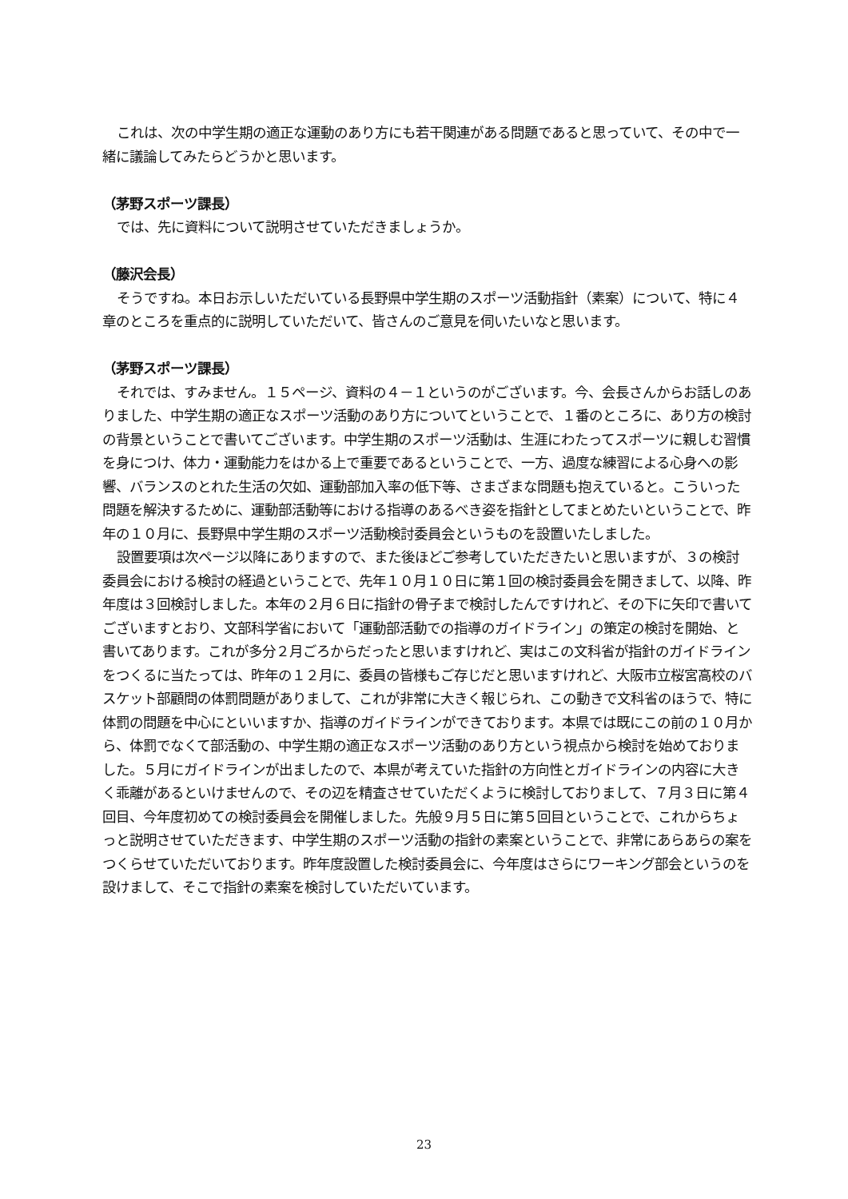これは、次の中学生期の適正な運動のあり方にも若干関連がある問題であると思っていて、その中で一緒に議論してみたらどうかと思います。
（茅野スポーツ課長）
では、先に資料について説明させていただきましょうか。
（藤沢会長）
そうですね。本日お示しいただいている長野県中学生期のスポーツ活動指針（素案）について、特に４章のところを重点的に説明していただいて、皆さんのご意見を伺いたいなと思います。
（茅野スポーツ課長）
それでは、すみません。１５ページ、資料の４－１というのがございます。今、会長さんからお話しのありました、中学生期の適正なスポーツ活動のあり方についてということで、１番のところに、あり方の検討の背景ということで書いてございます。中学生期のスポーツ活動は、生涯にわたってスポーツに親しむ習慣を身につけ、体力・運動能力をはかる上で重要であるということで、一方、過度な練習による心身への影響、バランスのとれた生活の欠如、運動部加入率の低下等、さまざまな問題も抱えていると。こういった問題を解決するために、運動部活動等における指導のあるべき姿を指針としてまとめたいということで、昨年の１０月に、長野県中学生期のスポーツ活動検討委員会というものを設置いたしました。
設置要項は次ページ以降にありますので、また後ほどご参考していただきたいと思いますが、３の検討委員会における検討の経過ということで、先年１０月１０日に第１回の検討委員会を開きまして、以降、昨年度は３回検討しました。本年の２月６日に指針の骨子まで検討したんですけれど、その下に矢印で書いてございますとおり、文部科学省において「運動部活動での指導のガイドライン」の策定の検討を開始、と書いてあります。これが多分２月ごろからだったと思いますけれど、実はこの文科省が指針のガイドラインをつくるに当たっては、昨年の１２月に、委員の皆様もご存じだと思いますけれど、大阪市立桜宮高校のバスケット部顧問の体罰問題がありまして、これが非常に大きく報じられ、この動きで文科省のほうで、特に体罰の問題を中心にといいますか、指導のガイドラインができております。本県では既にこの前の１０月から、体罰でなくて部活動の、中学生期の適正なスポーツ活動のあり方という視点から検討を始めておりました。５月にガイドラインが出ましたので、本県が考えていた指針の方向性とガイドラインの内容に大きく乖離があるといけませんので、その辺を精査させていただくように検討しておりまして、７月３日に第４回目、今年度初めての検討委員会を開催しました。先般９月５日に第５回目ということで、これからちょっと説明させていただきます、中学生期のスポーツ活動の指針の素案ということで、非常にあらあらの案をつくらせていただいております。昨年度設置した検討委員会に、今年度はさらにワーキング部会というのを設けまして、そこで指針の素案を検討していただいています。
23